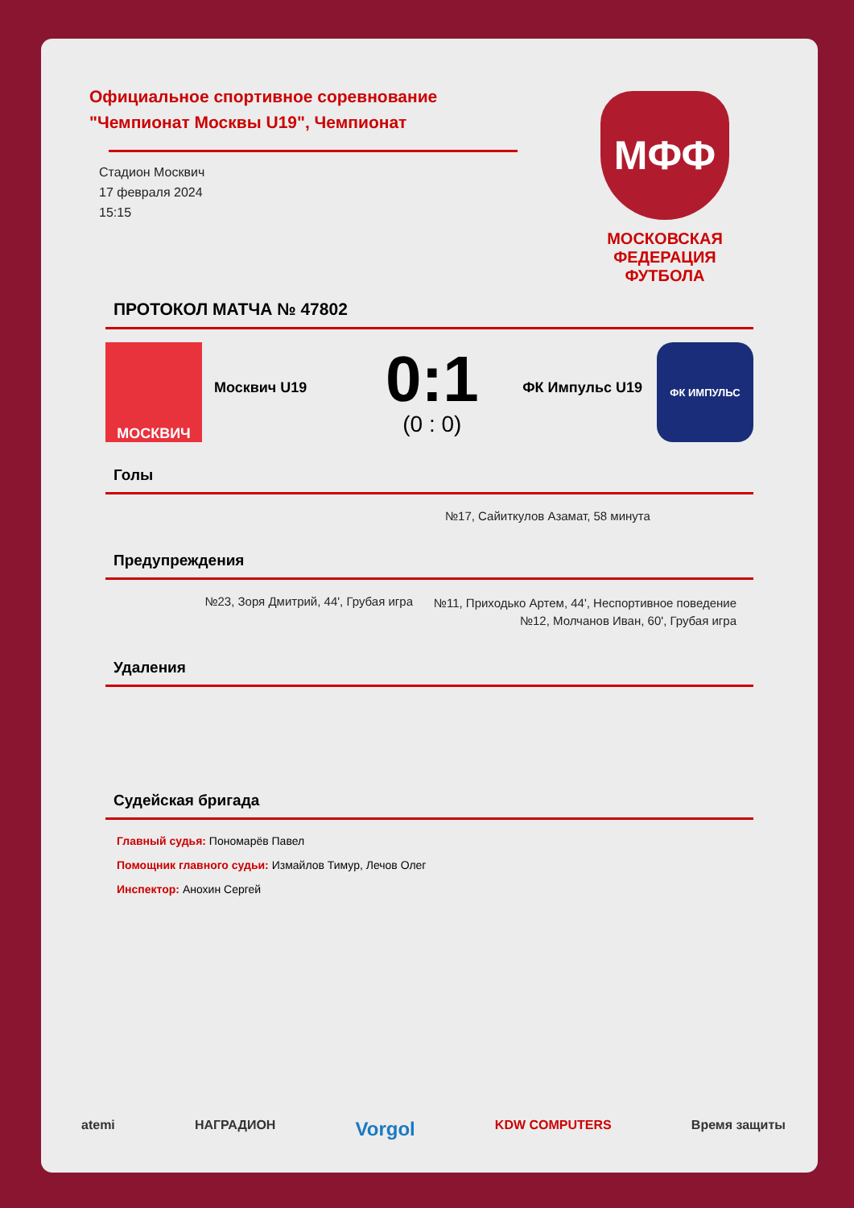МФФ
МОСКОВСКАЯ ФЕДЕРАЦИЯ ФУТБОЛА
Официальное спортивное соревнование "Чемпионат Москвы U19", Чемпионат
Стадион Москвич
17 февраля 2024
15:15
ПРОТОКОЛ МАТЧА № 47802
МОСКВИЧ
Москвич U19
0:1
(0 : 0)
ФК Импульс U19
ФК ИМПУЛЬС
Голы
№17, Сайиткулов Азамат, 58 минута
Предупреждения
№23, Зоря Дмитрий, 44', Грубая игра
№11, Приходько Артем, 44', Неспортивное поведение
№12, Молчанов Иван, 60', Грубая игра
Удаления
Судейская бригада
Главный судья: Пономарёв Павел
Помощник главного судьи: Измайлов Тимур, Лечов Олег
Инспектор: Анохин Сергей
atemi НАГРАДИОН Vorgol KDW COMPUTERS Время защиты